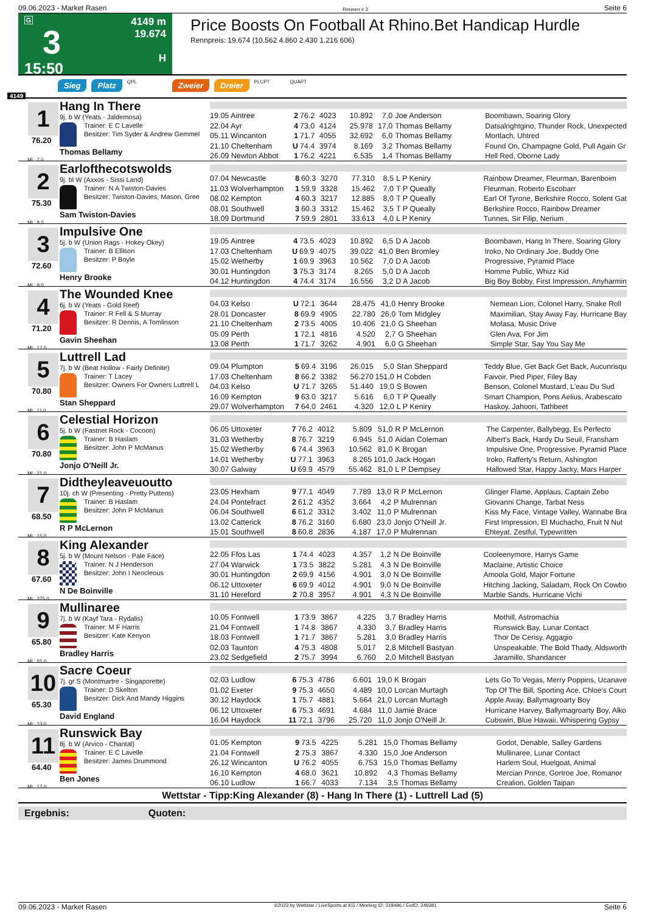09.06.2023 - Market Rasen Rennen # 3 Seite 6
G
3
15:50
4149 m
19.674
H
Price Boosts On Football At Rhino.Bet Handicap Hurdle
Rennpreis: 19.674 (10.562 4.860 2.430 1.216 606)
4149
Sieg Platz QPL Zweier Dreier PLCPT QUAPT
1
76.20
ML: 7,0
Hang In There
9j. b W (Yeats - Jaldemosa)
Trainer: E C Lavelle
Besitzer: Tim Syder & Andrew Gemmel
Thomas Bellamy
| 19.05 Aintree | 2 | 76.2 | 4023 | 10.892 | 7,0 | Joe Anderson | Boombawn, Soaring Glory |
| 22.04 Ayr | 4 | 73.0 | 4124 | 25.978 | 17,0 | Thomas Bellamy | Datsalrightgino, Thunder Rock, Unexpected |
| 05.11 Wincanton | 1 | 71.7 | 4055 | 32.692 | 6,0 | Thomas Bellamy | Mortlach, Uhtred |
| 21.10 Cheltenham | U | 74.4 | 3974 | 8.169 | 3,2 | Thomas Bellamy | Found On, Champagne Gold, Pull Again Gr |
| 26.09 Newton Abbot | 1 | 76.2 | 4221 | 6.535 | 1,4 | Thomas Bellamy | Hell Red, Oborne Lady |
2
75.30
ML: 8,0
Earlofthecotswolds
9j. bl W (Axxos - Sissi Land)
Trainer: N A Twiston-Davies
Besitzer: Twiston-Davies, Mason, Gree
Sam Twiston-Davies
| 07.04 Newcastle | 8 | 60.3 | 3270 | 77.310 | 8,5 | L P Keniry | Rainbow Dreamer, Fleurman, Barenboim |
| 11.03 Wolverhampton | 1 | 59.9 | 3328 | 15.462 | 7,0 | T P Queally | Fleurman, Roberto Escobarr |
| 08.02 Kempton | 4 | 60.3 | 3217 | 12.885 | 8,0 | T P Queally | Earl Of Tyrone, Berkshire Rocco, Solent Gat |
| 08.01 Southwell | 3 | 60.3 | 3312 | 15.462 | 3,5 | T P Queally | Berkshire Rocco, Rainbow Dreamer |
| 18.09 Dortmund | 7 | 59.9 | 2801 | 33.613 | 4,0 | L P Keniry | Tunnes, Sir Filip, Nerium |
3
72.60
ML: 9,0
Impulsive One
5j. b W (Union Rags - Hokey Okey)
Trainer: B Ellison
Besitzer: P Boyle
Henry Brooke
| 19.05 Aintree | 4 | 73.5 | 4023 | 10.892 | 6,5 | D A Jacob | Boombawn, Hang In There, Soaring Glory |
| 17.03 Cheltenham | U | 69.9 | 4075 | 39.022 | 41,0 | Ben Bromley | Iroko, No Ordinary Joe, Buddy One |
| 15.02 Wetherby | 1 | 69.9 | 3963 | 10.562 | 7,0 | D A Jacob | Progressive, Pyramid Place |
| 30.01 Huntingdon | 3 | 75.3 | 3174 | 8.265 | 5,0 | D A Jacob | Homme Public, Whizz Kid |
| 04.12 Huntingdon | 4 | 74.4 | 3174 | 16.556 | 3,2 | D A Jacob | Big Boy Bobby, First Impression, Anyharmin |
4
71.20
ML: 17,0
The Wounded Knee
6j. b W (Yeats - Gold Reef)
Trainer: R Fell & S Murray
Besitzer: R Dennis, A Tomlinson
Gavin Sheehan
| 04.03 Kelso | U | 72.1 | 3644 | 28.475 | 41,0 | Henry Brooke | Nemean Lion, Colonel Harry, Snake Roll |
| 28.01 Doncaster | 8 | 69.9 | 4905 | 22.780 | 26,0 | Tom Midgley | Maximilian, Stay Away Fay, Hurricane Bay |
| 21.10 Cheltenham | 2 | 73.5 | 4005 | 10.406 | 21,0 | G Sheehan | Mofasa, Music Drive |
| 05.09 Perth | 1 | 72.1 | 4816 | 4.520 | 2,7 | G Sheehan | Glen Ava, For Jim |
| 13.08 Perth | 1 | 71.7 | 3262 | 4.901 | 6,0 | G Sheehan | Simple Star, Say You Say Me |
5
70.80
ML: 11,0
Luttrell Lad
7j. b W (Beat Hollow - Fairly Definite)
Trainer: T Lacey
Besitzer: Owners For Owners Luttrell L
Stan Sheppard
| 09.04 Plumpton | 5 | 69.4 | 3196 | 26.015 | 5,0 | Stan Sheppard | Teddy Blue, Get Back Get Back, Aucunrisqu |
| 17.03 Cheltenham | 8 | 66.2 | 3382 | 56.270 | 151,0 | H Cobden | Faivoir, Pied Piper, Filey Bay |
| 04.03 Kelso | U | 71.7 | 3265 | 51.440 | 19,0 | S Bowen | Benson, Colonel Mustard, L'eau Du Sud |
| 16.09 Kempton | 9 | 63.0 | 3217 | 5.616 | 6,0 | T P Queally | Smart Champion, Pons Aelius, Arabescato |
| 29.07 Wolverhampton | 7 | 64.0 | 2461 | 4.320 | 12,0 | L P Keniry | Haskoy, Jahoori, Tathbeet |
6
70.80
ML: 21,0
Celestial Horizon
5j. b W (Fastnet Rock - Cocoon)
Trainer: B Haslam
Besitzer: John P McManus
Jonjo O'Neill Jr.
| 06.05 Uttoxeter | 7 | 76.2 | 4012 | 5.809 | 51,0 | R P McLernon | The Carpenter, Ballybegg, Es Perfecto |
| 31.03 Wetherby | 8 | 76.7 | 3219 | 6.945 | 51,0 | Aidan Coleman | Albert's Back, Hardy Du Seuil, Fransham |
| 15.02 Wetherby | 6 | 74.4 | 3963 | 10.562 | 81,0 | K Brogan | Impulsive One, Progressive, Pyramid Place |
| 14.01 Wetherby | U | 77.1 | 3963 | 8.265 | 101,0 | Jack Hogan | Iroko, Rafferty's Return, Ashington |
| 30.07 Galway | U | 69.9 | 4579 | 55.462 | 81,0 | L P Dempsey | Hallowed Star, Happy Jacky, Mars Harper |
7
68.50
ML: 15,0
Didtheyleaveuoutto
10j. ch W (Presenting - Pretty Puttens)
Trainer: B Haslam
Besitzer: John P McManus
R P McLernon
| 23.05 Hexham | 9 | 77.1 | 4049 | 7.789 | 13,0 | R P McLernon | Glinger Flame, Applaus, Captain Zebo |
| 24.04 Pontefract | 2 | 61.2 | 4352 | 3.664 | 4,2 | P Mulrennan | Giovanni Change, Tarbat Ness |
| 06.04 Southwell | 6 | 61.2 | 3312 | 3.402 | 11,0 | P Mulrennan | Kiss My Face, Vintage Valley, Wannabe Bra |
| 13.02 Catterick | 8 | 76.2 | 3160 | 6.680 | 23,0 | Jonjo O'Neill Jr. | First Impression, El Muchacho, Fruit N Nut |
| 15.01 Southwell | 8 | 60.8 | 2836 | 4.187 | 17,0 | P Mulrennan | Ehteyat, Zestful, Typewritten |
8
67.60
ML: 375,0
King Alexander
5j. b W (Mount Nelson - Pale Face)
Trainer: N J Henderson
Besitzer: John I Neocleous
N De Boinville
| 22.05 Ffos Las | 1 | 74.4 | 4023 | 4.357 | 1,2 | N De Boinville | Cooleenymore, Harrys Game |
| 27.04 Warwick | 1 | 73.5 | 3822 | 5.281 | 4,3 | N De Boinville | Maclaine, Artistic Choice |
| 30.01 Huntingdon | 2 | 69.9 | 4156 | 4.901 | 3,0 | N De Boinville | Amoola Gold, Major Fortune |
| 06.12 Uttoxeter | 6 | 69.9 | 4012 | 4.901 | 9,0 | N De Boinville | Hitching Jacking, Saladam, Rock On Cowbo |
| 31.10 Hereford | 2 | 70.8 | 3957 | 4.901 | 4,3 | N De Boinville | Marble Sands, Hurricane Vichi |
9
65.80
ML: 55,0
Mullinaree
7j. b W (Kayf Tara - Rydalis)
Trainer: M F Harris
Besitzer: Kate Kenyon
Bradley Harris
| 10.05 Fontwell | 1 | 73.9 | 3867 | 4.225 | 3,7 | Bradley Harris | Mothill, Astromachia |
| 21.04 Fontwell | 1 | 74.8 | 3867 | 4.330 | 3,7 | Bradley Harris | Runswick Bay, Lunar Contact |
| 18.03 Fontwell | 1 | 71.7 | 3867 | 5.281 | 3,0 | Bradley Harris | Thor De Cerisy, Aggagio |
| 02.03 Taunton | 4 | 75.3 | 4808 | 5.017 | 2,8 | Mitchell Bastyan | Unspeakable, The Bold Thady, Aldsworth |
| 23.02 Sedgefield | 2 | 75.7 | 3994 | 6.760 | 2,0 | Mitchell Bastyan | Jaramillo, Shandancer |
10
65.30
ML: 13,0
Sacre Coeur
7j. gr S (Montmartre - Singaporette)
Trainer: D Skelton
Besitzer: Dick And Mandy Higgins
David England
| 02.03 Ludlow | 6 | 75.3 | 4786 | 6.601 | 19,0 | K Brogan | Lets Go To Vegas, Merry Poppins, Ucanave |
| 01.02 Exeter | 9 | 75.3 | 4650 | 4.489 | 10,0 | Lorcan Murtagh | Top Of The Bill, Sporting Ace, Chloe's Court |
| 30.12 Haydock | 1 | 75.7 | 4881 | 5.664 | 21,0 | Lorcan Murtagh | Apple Away, Ballymagroarty Boy |
| 06.12 Uttoxeter | 6 | 75.3 | 4691 | 4.684 | 11,0 | Jamie Brace | Hurricane Harvey, Ballymagroarty Boy, Alko |
| 16.04 Haydock | 11 | 72.1 | 3796 | 25.720 | 11,0 | Jonjo O'Neill Jr. | Cubswin, Blue Hawaii, Whispering Gypsy |
11
64.40
ML: 17,0
Runswick Bay
8j. b W (Arvico - Chantal)
Trainer: E C Lavelle
Besitzer: James Drummond
Ben Jones
| 01.05 Kempton | 9 | 73.5 | 4225 | 5.281 | 15,0 | Thomas Bellamy | Godot, Denable, Salley Gardens |
| 21.04 Fontwell | 2 | 75.3 | 3867 | 4.330 | 15,0 | Joe Anderson | Mullinaree, Lunar Contact |
| 26.12 Wincanton | U | 76.2 | 4055 | 6.753 | 15,0 | Thomas Bellamy | Harlem Soul, Huelgoat, Animal |
| 16.10 Kempton | 4 | 68.0 | 3621 | 10.892 | 4,3 | Thomas Bellamy | Mercian Prince, Gortroe Joe, Romanor |
| 06.10 Ludlow | 1 | 66.7 | 4033 | 7.134 | 3,5 | Thomas Bellamy | Crealion, Golden Taipan |
Wettstar - Tipp:King Alexander (8) - Hang In There (1) - Luttrell Lad (5)
Ergebnis: Quoten:
09.06.2023 - Market Rasen ©2023 by Wettstar / LiveSports.at KG / Meeting ID: 318496 / ExtID: 249381 Seite 6